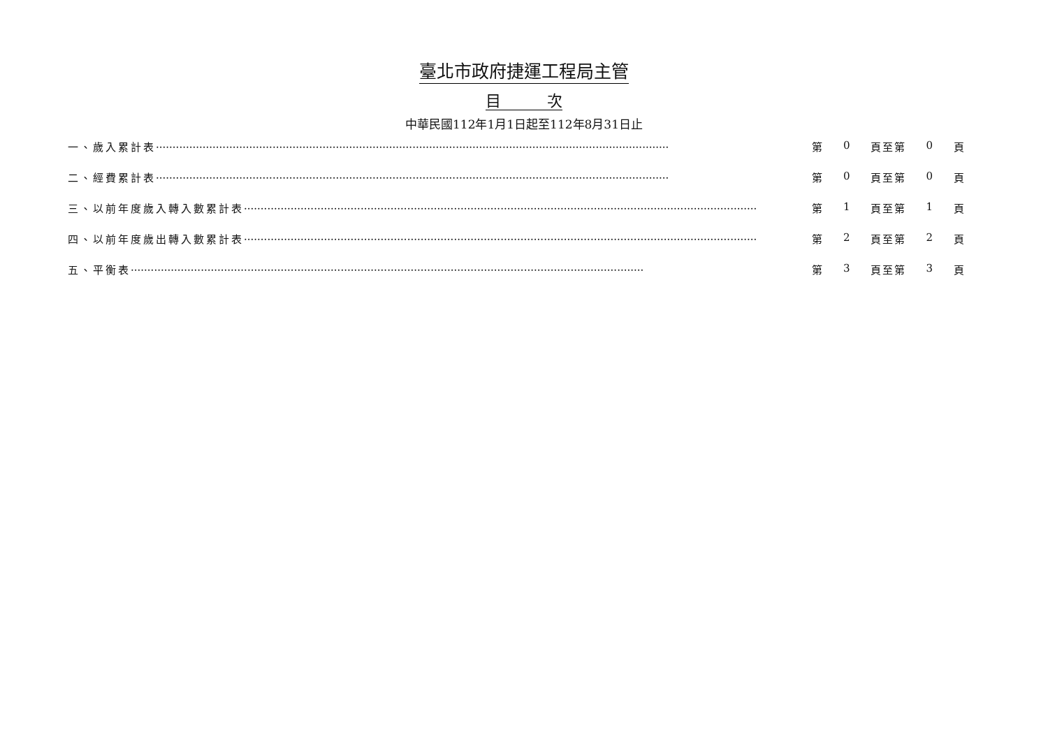臺北市政府捷運工程局主管
目　　　次
中華民國112年1月1日起至112年8月31日止
一、歲入累計表 ·························································································································································· 第 0 頁至第 0 頁
二、經費累計表 ·························································································································································· 第 0 頁至第 0 頁
三、以前年度歲入轉入數累計表 ·························································································································································· 第 1 頁至第 1 頁
四、以前年度歲出轉入數累計表 ·························································································································································· 第 2 頁至第 2 頁
五、平衡表 ·························································································································································· 第 3 頁至第 3 頁